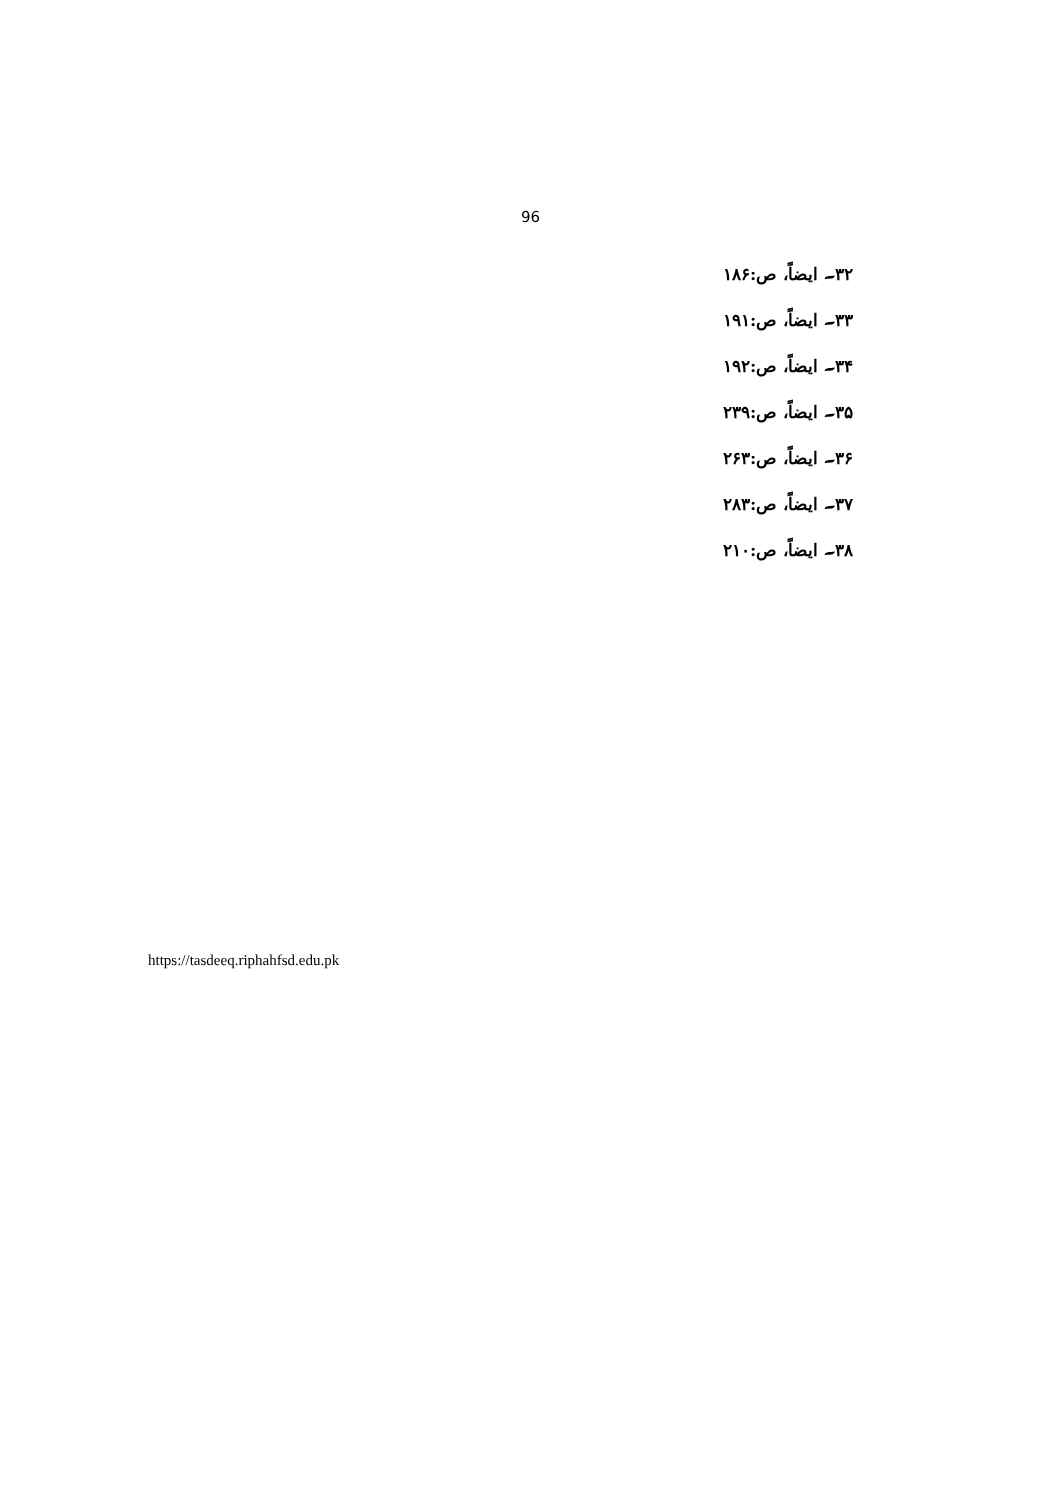96
۳۲۔ ایضاً، ص:۱۸۶
۳۳۔ ایضاً، ص:۱۹۱
۳۴۔ ایضاً، ص:۱۹۲
۳۵۔ ایضاً، ص:۲۳۹
۳۶۔ ایضاً، ص:۲۶۳
۳۷۔ ایضاً، ص:۲۸۳
۳۸۔ ایضاً، ص:۲۱۰
https://tasdeeq.riphahfsd.edu.pk